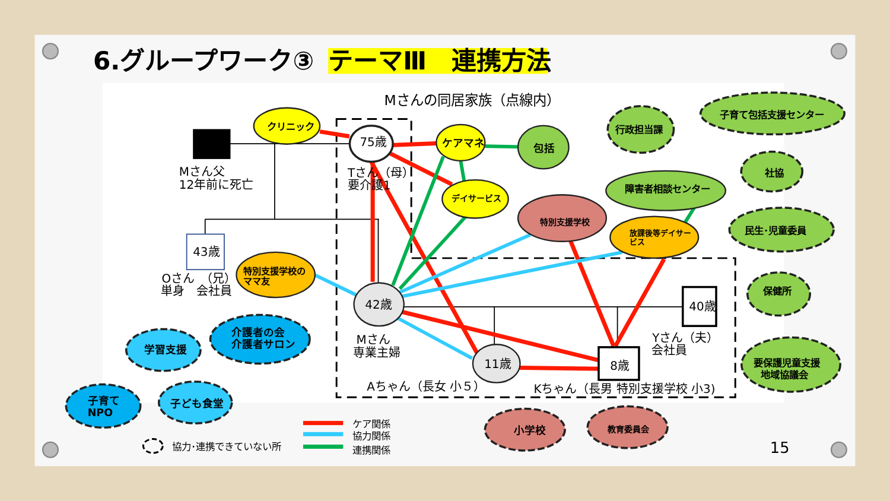6.グループワーク③
テーマⅢ　連携方法
Mさんの同居家族（点線内）
クリニック
75歳
ケアマネ
包括
行政担当課
子育て包括支援センター
Mさん父
12年前に死亡
Tさん（母）
要介護1
デイサービス
社協
障害者相談センター
特別支援学校
放課後等デイサー
ビス
民生･児童委員
43歳
特別支援学校の
ママ友
Oさん　（兄）
単身　会社員
保健所
42歳
40歳
介護者の会
介護者サロン
Mさん
専業主婦
Yさん（夫）
会社員
学習支援
要保護児童支援
地域協議会
11歳
8歳
Aちゃん（長女 小５）
Kちゃん（長男 特別支援学校 小3)
子育て
NPO
子ども食堂
小学校
教育委員会
ケア関係
協力関係
連携関係
協力･連携できていない所
15